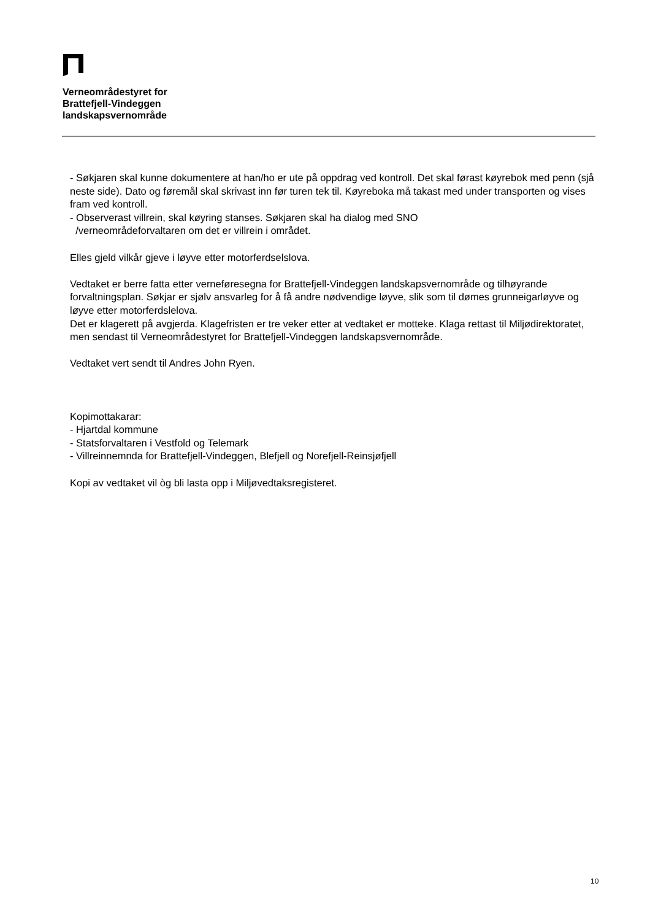Verneområdestyret for
Brattefjell-Vindeggen
landskapsvernområde
- Søkjaren skal kunne dokumentere at han/ho er ute på oppdrag ved kontroll. Det skal førast køyrebok med penn (sjå neste side). Dato og føremål skal skrivast inn før turen tek til. Køyreboka må takast med under transporten og vises fram ved kontroll.
- Observerast villrein, skal køyring stanses. Søkjaren skal ha dialog med SNO
/verneområdeforvaltaren om det er villrein i området.
Elles gjeld vilkår gjeve i løyve etter motorferdselslova.
Vedtaket er berre fatta etter verneføresegna for Brattefjell-Vindeggen landskapsvernområde og tilhøyrande forvaltningsplan. Søkjar er sjølv ansvarleg for å få andre nødvendige løyve, slik som til dømes grunneigarløyve og løyve etter motorferdslelova.
Det er klagerett på avgjerda. Klagefristen er tre veker etter at vedtaket er motteke. Klaga rettast til Miljødirektoratet, men sendast til Verneområdestyret for Brattefjell-Vindeggen landskapsvernområde.
Vedtaket vert sendt til Andres John Ryen.
Kopimottakarar:
- Hjartdal kommune
- Statsforvaltaren i Vestfold og Telemark
- Villreinnemnda for Brattefjell-Vindeggen, Blefjell og Norefjell-Reinsjøfjell
Kopi av vedtaket vil òg bli lasta opp i Miljøvedtaksregisteret.
10